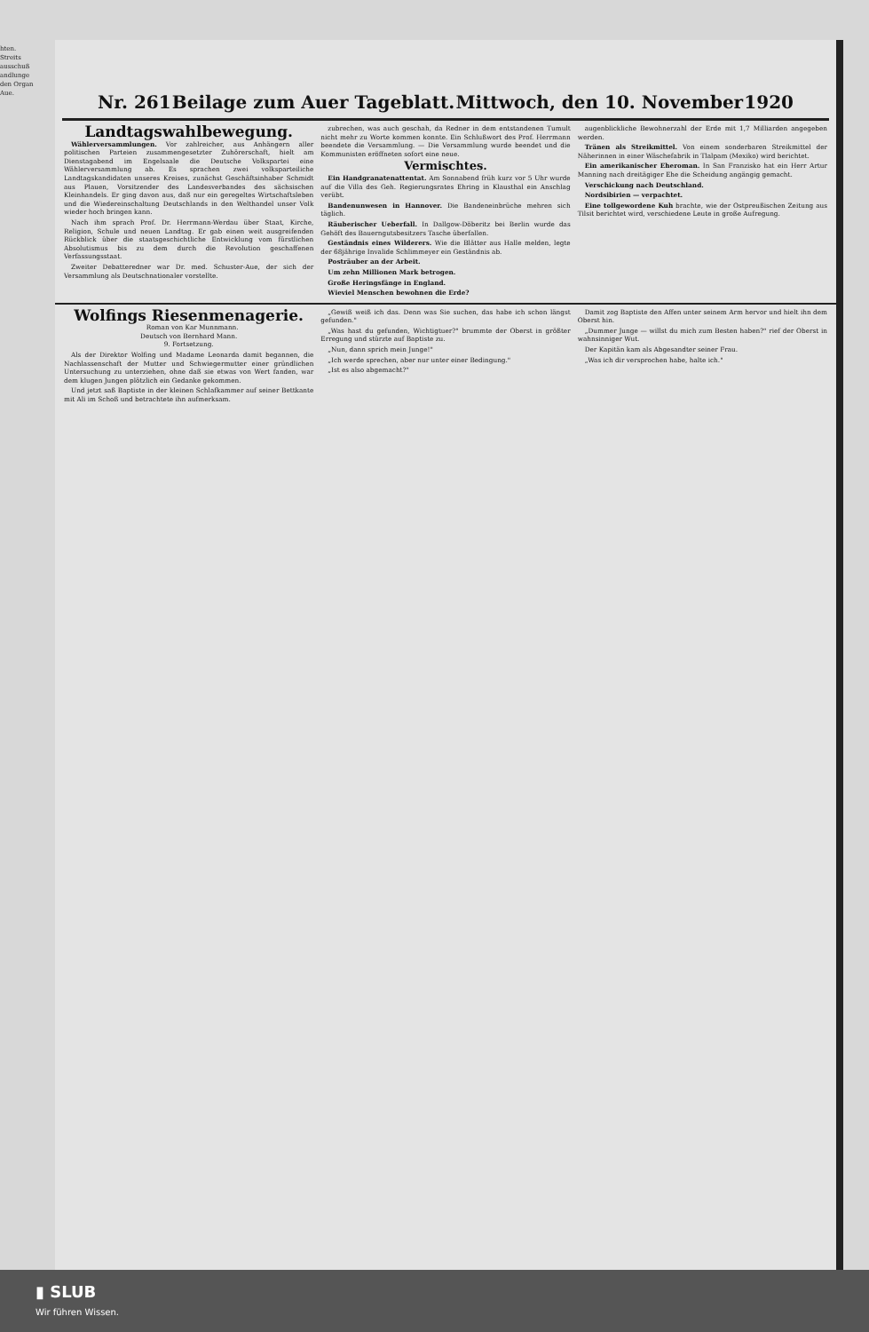hten.
Streits
ausschuß
andlunge
den Organ
Aue.
Nr. 261 Beilage zum Auer Tageblatt. Mittwoch, den 10. November 1920
Landtagswahlbewegung.
Wählerversammlungen. Vor zahlreicher, aus Anhängern aller politischen Parteien zusammengesetzter Zuhörerschaft, hielt am Dienstagabend im Engelsaale die Deutsche Volkspartei eine Wählerversammlung ab. Es sprachen zwei volksparteiliche Landtagskandidaten unseres Kreises, zunächst Geschäftsinhaber Schmidt aus Plauen, Vorsitzender des Landesverbandes des sächsischen Kleinhandels. Er ging davon aus, daß nur ein geregeltes Wirtschaftsleben und die Wiedereinschaltung Deutschlands in den Welthandel unser Volk wieder hoch bringen kann.
Nach ihm sprach Prof. Dr. Herrmann-Werdau über Staat, Kirche, Religion, Schule und neuen Landtag. Er gab einen weit ausgreifenden Rückblick über die staatsgeschichtliche Entwicklung vom fürstlichen Absolutismus bis zu dem durch die Revolution geschaffenen Verfassungsstaat.
Zweiter Debatteredner war Dr. med. Schuster-Aue, der sich der Versammlung als Deutschnationaler vorstellte.
zubrechen, was auch geschah, da Redner in dem entstandenen Tumult nicht mehr zu Worte kommen konnte. Ein Schlußwort des Prof. Herrmann beendete die Versammlung. — Die Versammlung wurde beendet und die Kommunisten eröffneten sofort eine neue.
Vermischtes.
Ein Handgranatenattentat. Am Sonnabend früh kurz vor 5 Uhr wurde auf die Villa des Geh. Regierungsrates Ehring in Klausthal ein Anschlag verübt.
Bandenunwesen in Hannover. Die Bandeneinbrüche mehren sich täglich.
Räuberischer Ueberfall. In Dallgow-Döberitz bei Berlin wurde das Gehöft des Bauerngutsbesitzers Tasche überfallen.
Geständnis eines Wilderers. Wie die Blätter aus Halle melden, legte der 68jährige Invalide Schlimmeyer ein Geständnis ab.
Posträuber an der Arbeit.
Um zehn Millionen Mark betrogen.
Große Heringsfänge in England.
Wieviel Menschen bewohnen die Erde?
augenblickliche Bewohnerzahl der Erde mit 1,7 Milliarden angegeben werden.
Tränen als Streikmittel. Von einem sonderbaren Streikmittel der Näherinnen in einer Wäschefabrik in Tlalpam (Mexiko) wird berichtet.
Ein amerikanischer Eheroman. In San Franzisko hat ein Herr Artur Manning nach dreitägiger Ehe die Scheidung angängig gemacht.
Verschickung nach Deutschland.
Nordsibirien — verpachtet.
Eine tollgewordene Kuh brachte, wie der Ostpreußischen Zeitung aus Tilsit berichtet wird, verschiedene Leute in große Aufregung.
Wolfings Riesenmenagerie.
Roman von Kar Munnmann.
Deutsch von Bernhard Mann.
9. Fortsetzung.
Als der Direktor Wolfing und Madame Leonarda damit begannen, die Nachlassenschaft der Mutter und Schwiegermutter einer gründlichen Untersuchung zu unterziehen, ohne daß sie etwas von Wert fanden, war dem klugen Jungen plötzlich ein Gedanke gekommen.
Und jetzt saß Baptiste in der kleinen Schlafkammer auf seiner Bettkante mit Ali im Schoß und betrachtete ihn aufmerksam.
„Gewiß weiß ich das. Denn was Sie suchen, das habe ich schon längst gefunden."
„Was hast du gefunden, Wichtigtuer?" brummte der Oberst in größter Erregung und stürzte auf Baptiste zu.
„Nun, dann sprich mein Junge!"
„Ich werde sprechen, aber nur unter einer Bedingung."
„Ist es also abgemacht?"
Damit zog Baptiste den Affen unter seinem Arm hervor und hielt ihn dem Oberst hin.
„Dummer Junge — willst du mich zum Besten haben?" rief der Oberst in wahnsinniger Wut.
Der Kapitän kam als Abgesandter seiner Frau.
„Was ich dir versprochen habe, halte ich."
▮ SLUB
Wir führen Wissen.